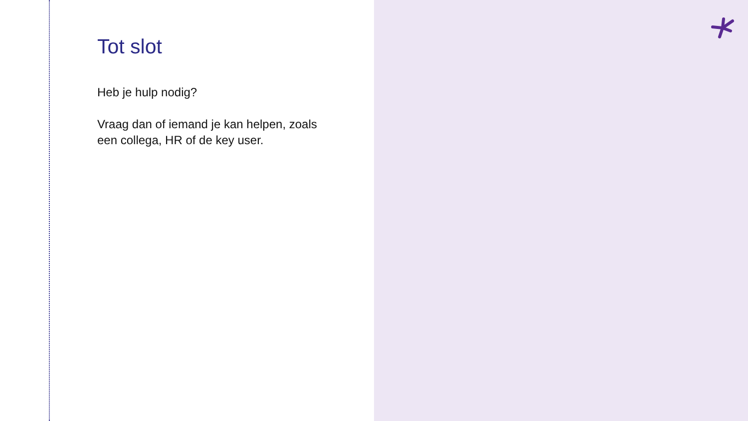Tot slot
Heb je hulp nodig?
Vraag dan of iemand je kan helpen, zoals een collega, HR of de key user.